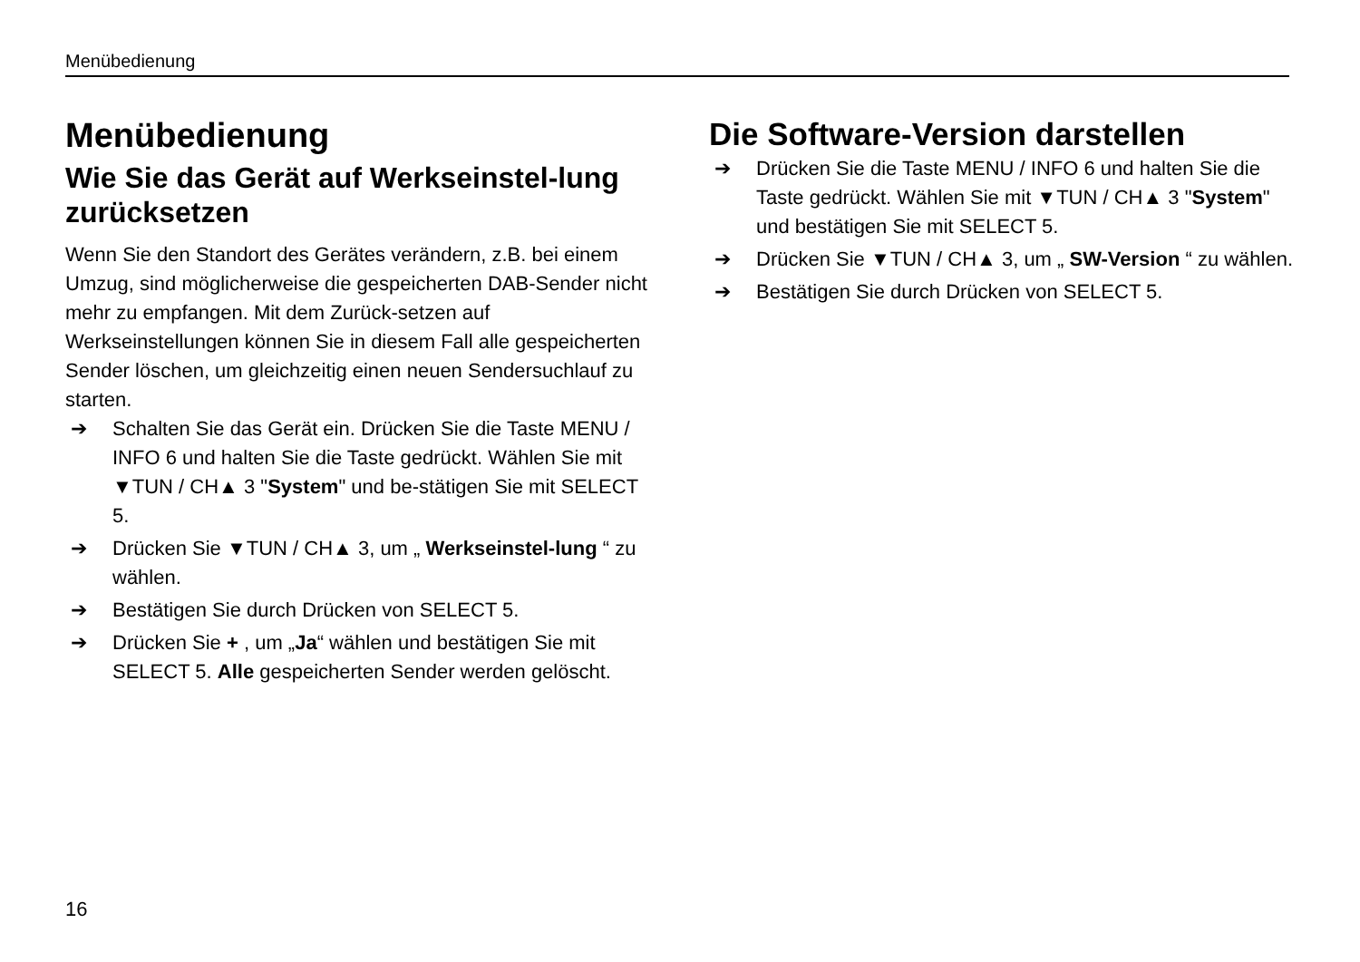Menübedienung
Menübedienung
Wie Sie das Gerät auf Werkseinstel-lung zurücksetzen
Wenn Sie den Standort des Gerätes verändern, z.B. bei einem Umzug, sind möglicherweise die gespeicherten DAB-Sender nicht mehr zu empfangen. Mit dem Zurück-setzen auf Werkseinstellungen können Sie in diesem Fall alle gespeicherten Sender löschen, um gleichzeitig einen neuen Sendersuchlauf zu starten.
➔ Schalten Sie das Gerät ein. Drücken Sie die Taste MENU / INFO 6 und halten Sie die Taste gedrückt. Wählen Sie mit ▼TUN / CH▲ 3 "System" und be-stätigen Sie mit SELECT 5.
➔ Drücken Sie ▼TUN / CH▲ 3, um „ Werkseinstel-lung “ zu wählen.
➔ Bestätigen Sie durch Drücken von SELECT 5.
➔ Drücken Sie + , um „Ja“ wählen und bestätigen Sie mit SELECT 5. Alle gespeicherten Sender werden gelöscht.
Die Software-Version darstellen
➔ Drücken Sie die Taste MENU / INFO 6 und halten Sie die Taste gedrückt. Wählen Sie mit ▼TUN / CH▲ 3 "System" und bestätigen Sie mit SELECT 5.
➔ Drücken Sie ▼TUN / CH▲ 3, um „ SW-Version “ zu wählen.
➔ Bestätigen Sie durch Drücken von SELECT 5.
16